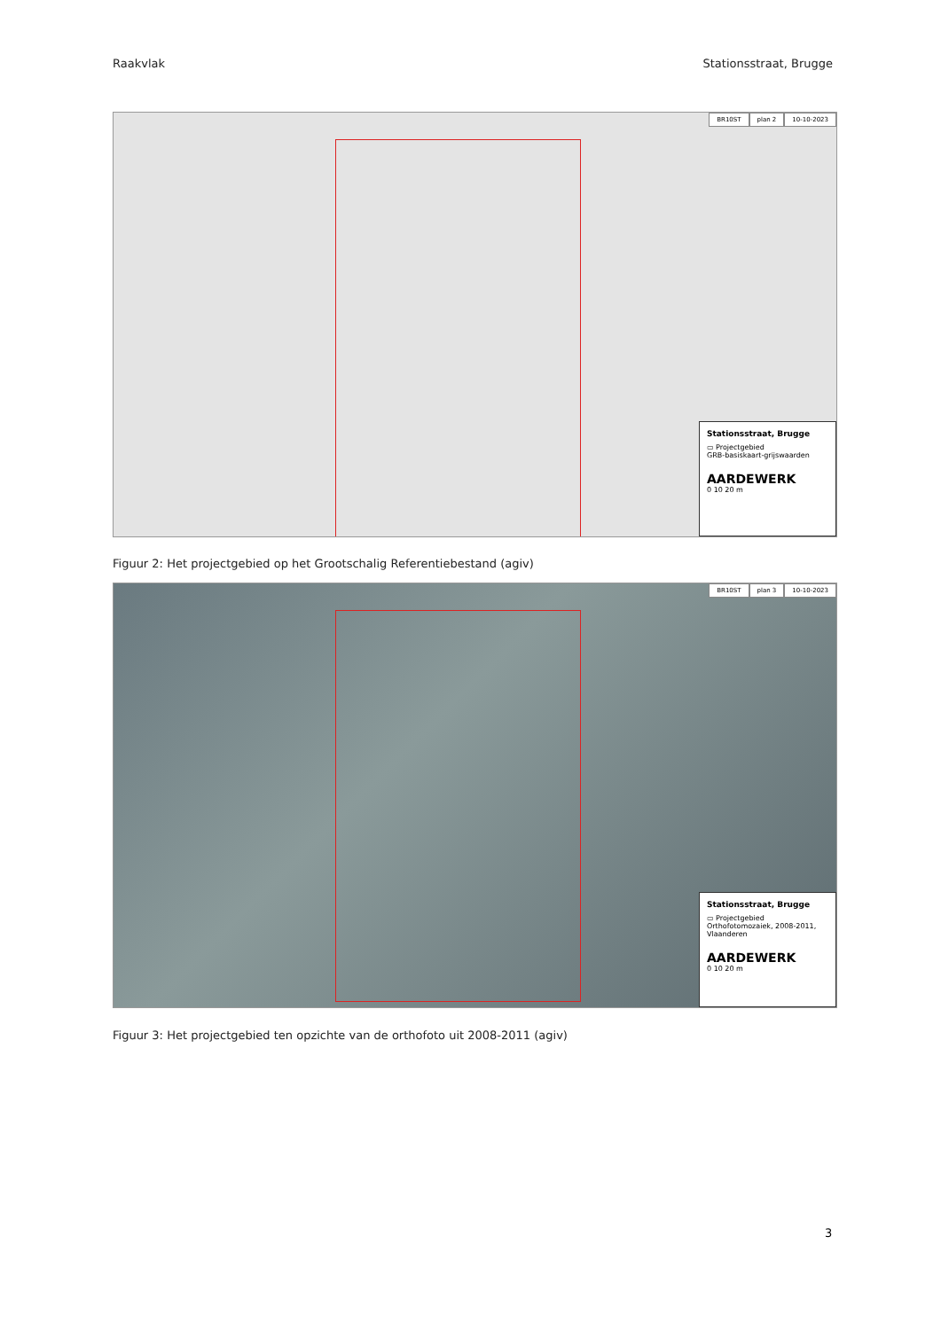Raakvlak Stationsstraat, Brugge
BR10ST plan 2 10-10-2023
Stationsstraat, Brugge
▭ Projectgebied
GRB-basiskaart-grijswaarden
AARDEWERK
0 10 20 m
Figuur 2: Het projectgebied op het Grootschalig Referentiebestand (agiv)
BR10ST plan 3 10-10-2023
Stationsstraat, Brugge
▭ Projectgebied
Orthofotomozaiek, 2008-2011, Vlaanderen
AARDEWERK
0 10 20 m
Figuur 3: Het projectgebied ten opzichte van de orthofoto uit 2008-2011 (agiv)
3